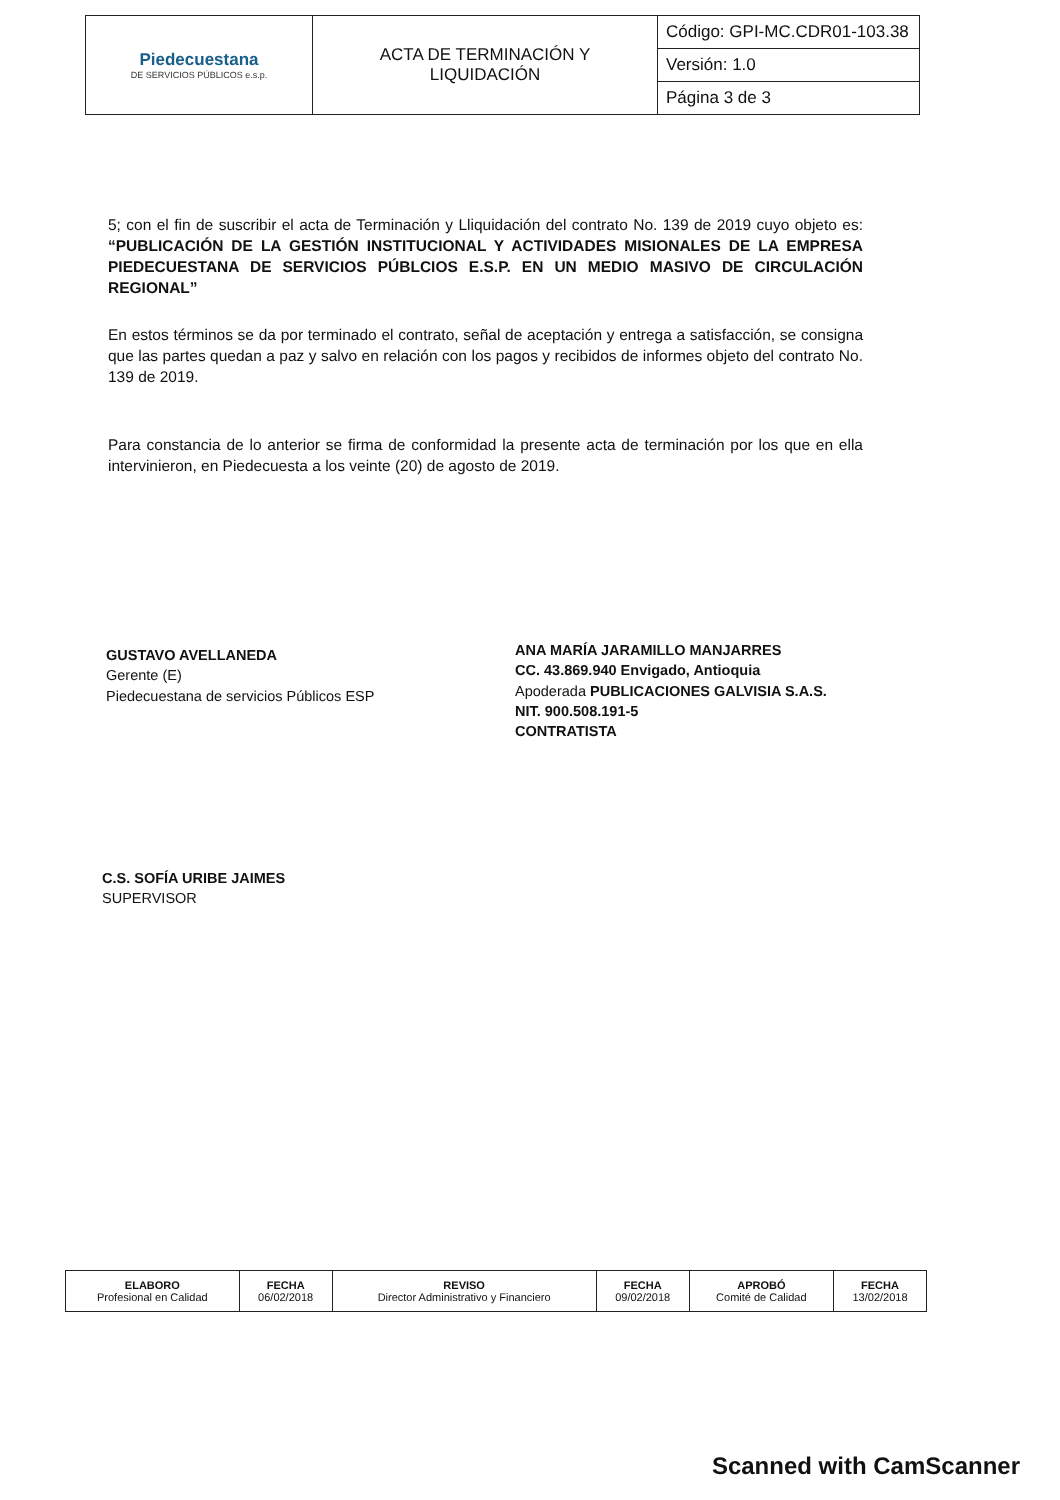| Piedecuestana DE SERVICIOS PÚBLICOS e.s.p. | ACTA DE TERMINACIÓN Y LIQUIDACIÓN | Código: GPI-MC.CDR01-103.38 |
| | | Versión: 1.0 |
| | | Página 3 de 3 |
5; con el fin de suscribir el acta de Terminación y Lliquidación del contrato No. 139 de 2019 cuyo objeto es: “PUBLICACIÓN DE LA GESTIÓN INSTITUCIONAL Y ACTIVIDADES MISIONALES DE LA EMPRESA PIEDECUESTANA DE SERVICIOS PÚBLCIOS E.S.P. EN UN MEDIO MASIVO DE CIRCULACIÓN REGIONAL”
En estos términos se da por terminado el contrato, señal de aceptación y entrega a satisfacción, se consigna que las partes quedan a paz y salvo en relación con los pagos y recibidos de informes objeto del contrato No. 139 de 2019.
Para constancia de lo anterior se firma de conformidad la presente acta de terminación por los que en ella intervinieron, en Piedecuesta a los veinte (20) de agosto de 2019.
GUSTAVO AVELLANEDA
Gerente (E)
Piedecuestana de servicios Públicos ESP
ANA MARÍA JARAMILLO MANJARRES
CC. 43.869.940 Envigado, Antioquia
Apoderada PUBLICACIONES GALVISIA S.A.S.
NIT. 900.508.191-5
CONTRATISTA
C.S. SOFÍA URIBE JAIMES
SUPERVISOR
| ELABORO Profesional en Calidad | FECHA 06/02/2018 | REVISO Director Administrativo y Financiero | FECHA 09/02/2018 | APROBÓ Comité de Calidad | FECHA 13/02/2018 |
Scanned with CamScanner